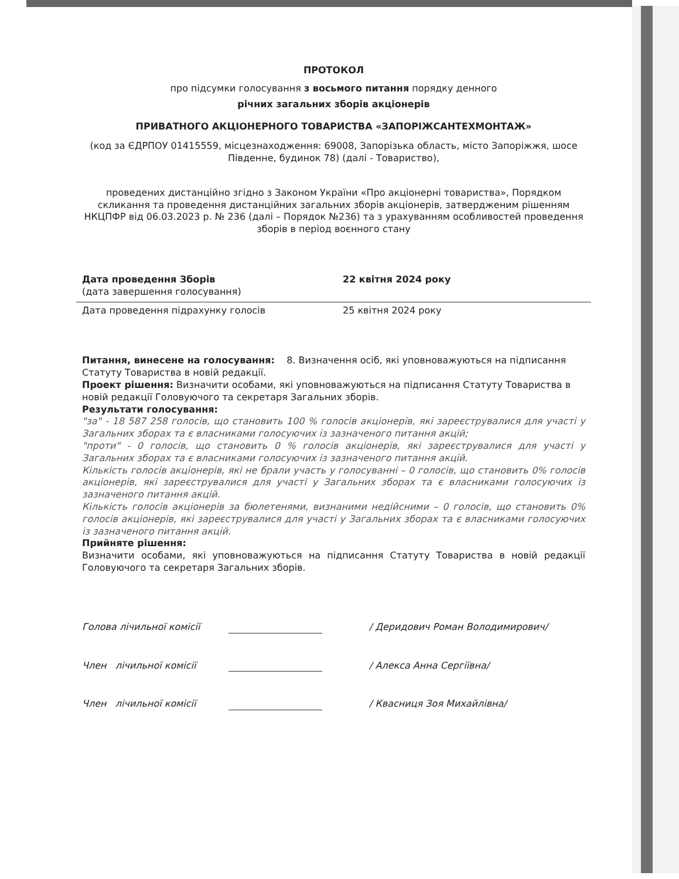ПРОТОКОЛ
про підсумки голосування з восьмого питання порядку денного
річних загальних зборів акціонерів
ПРИВАТНОГО АКЦІОНЕРНОГО ТОВАРИСТВА «ЗАПОРІЖСАНТЕХМОНТАЖ»
(код за ЄДРПОУ 01415559, місцезнаходження: 69008, Запорізька область, місто Запоріжжя, шосе Південне, будинок 78) (далі - Товариство),
проведених дистанційно згідно з Законом України «Про акціонерні товариства», Порядком скликання та проведення дистанційних загальних зборів акціонерів, затвердженим рішенням НКЦПФР від 06.03.2023 р. № 236 (далі – Порядок №236) та з урахуванням особливостей проведення зборів в період воєнного стану
Дата проведення Зборів
(дата завершення голосування)
22 квітня 2024 року
Дата проведення підрахунку голосів 25 квітня 2024 року
Питання, винесене на голосування: 8. Визначення осіб, які уповноважуються на підписання Статуту Товариства в новій редакції.
Проект рішення: Визначити особами, які уповноважуються на підписання Статуту Товариства в новій редакції Головуючого та секретаря Загальних зборів.
Результати голосування:
"за" - 18 587 258 голосів, що становить 100 % голосів акціонерів, які зареєструвалися для участі у Загальних зборах та є власниками голосуючих із зазначеного питання акцій;
"проти" - 0 голосів, що становить 0 % голосів акціонерів, які зареєструвалися для участі у Загальних зборах та є власниками голосуючих із зазначеного питання акцій.
Кількість голосів акціонерів, які не брали участь у голосуванні – 0 голосів, що становить 0% голосів акціонерів, які зареєструвалися для участі у Загальних зборах та є власниками голосуючих із зазначеного питання акцій.
Кількість голосів акціонерів за бюлетенями, визнаними недійсними – 0 голосів, що становить 0% голосів акціонерів, які зареєструвалися для участі у Загальних зборах та є власниками голосуючих із зазначеного питання акцій.
Прийняте рішення:
Визначити особами, які уповноважуються на підписання Статуту Товариства в новій редакції Головуючого та секретаря Загальних зборів.
Голова лічильної комісії / Деридович Роман Володимирович/
Член лічильної комісії / Алекса Анна Сергіївна/
Член лічильної комісії / Квасниця Зоя Михайлівна/